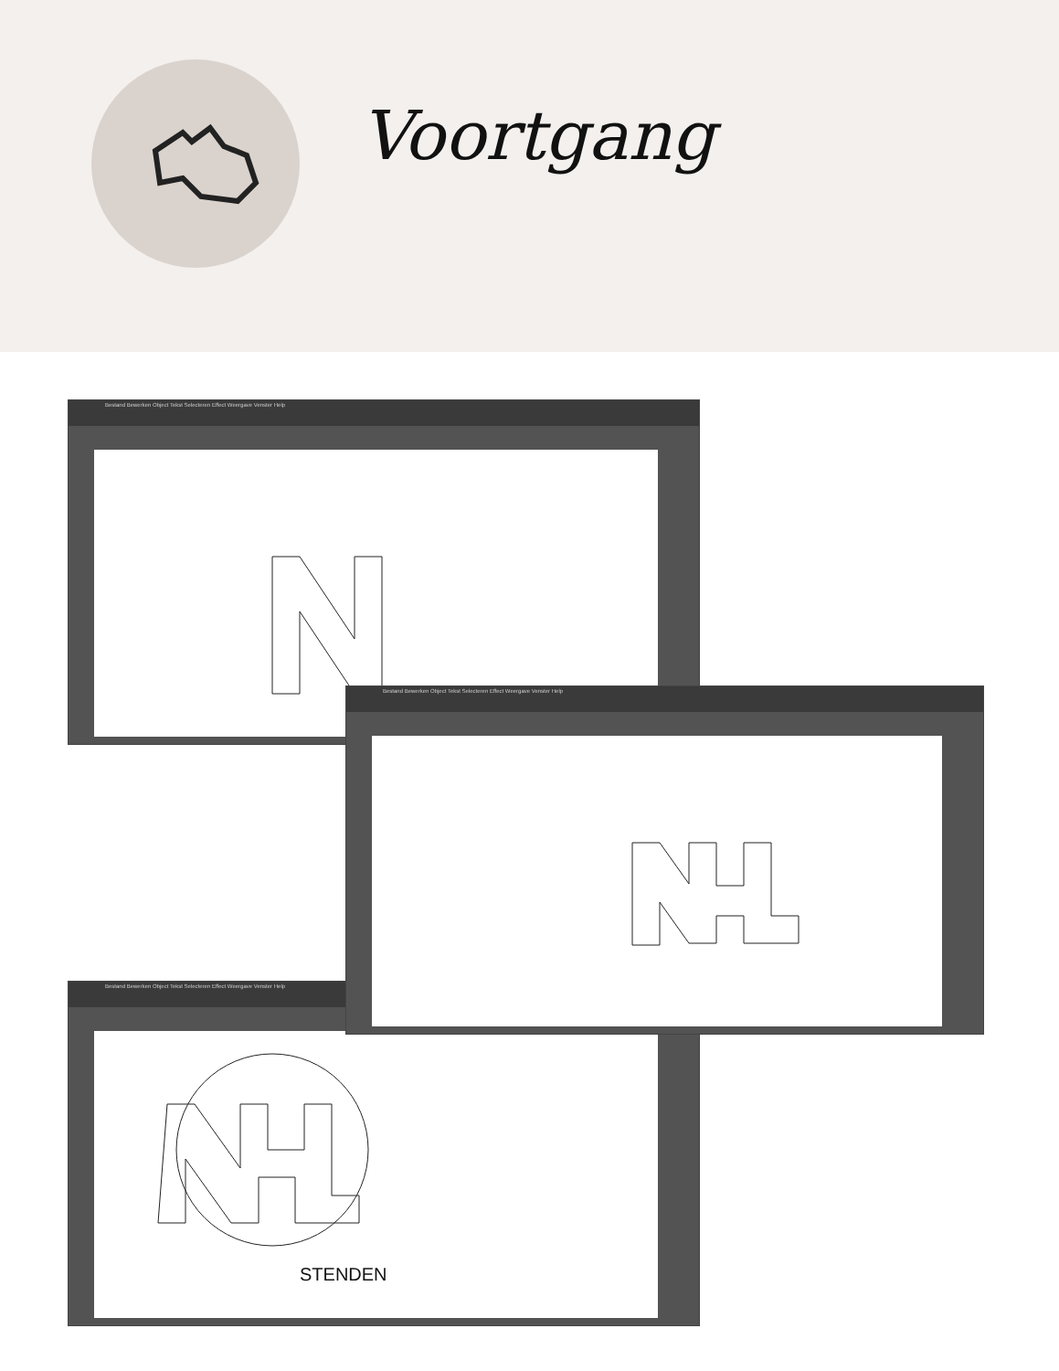Voortgang
Bestand Bewerken Object Tekst Selecteren Effect Weergave Venster Help
Bestand Bewerken Object Tekst Selecteren Effect Weergave Venster Help
STENDEN
Bestand Bewerken Object Tekst Selecteren Effect Weergave Venster Help